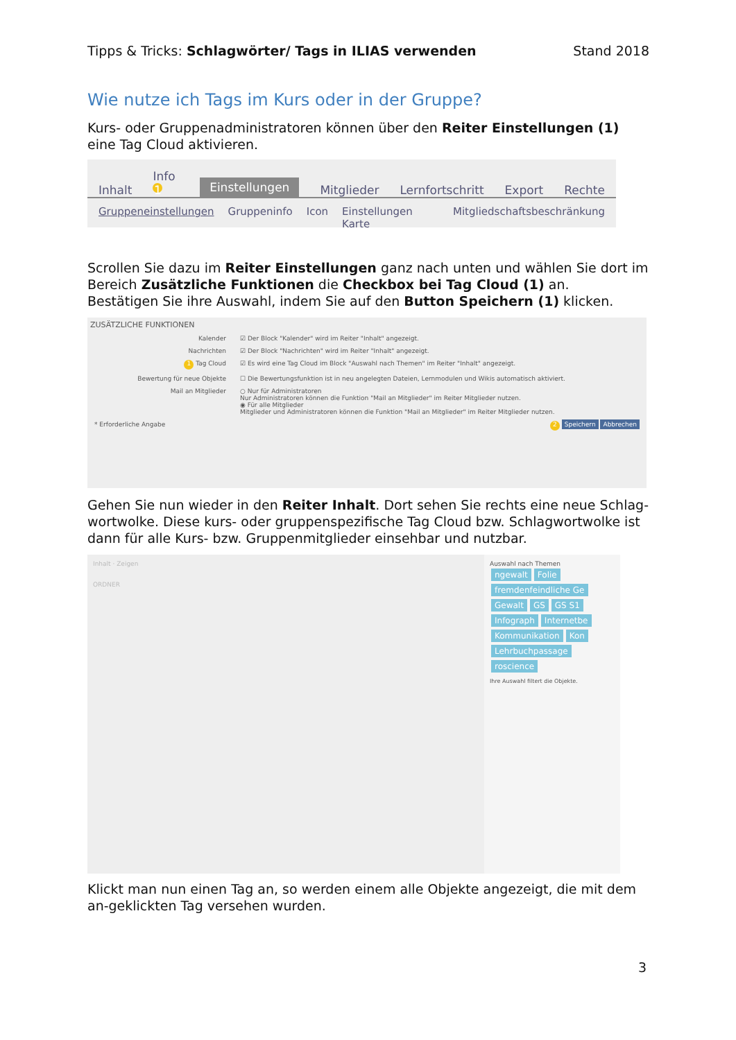Tipps & Tricks: Schlagwörter/ Tags in ILIAS verwenden Stand 2018
Wie nutze ich Tags im Kurs oder in der Gruppe?
Kurs- oder Gruppenadministratoren können über den Reiter Einstellungen (1) eine Tag Cloud aktivieren.
Inhalt Info 1 Einstellungen Mitglieder Lernfortschritt Export Rechte
Gruppeneinstellungen Gruppeninfo Icon Einstellungen Karte Mitgliedschaftsbeschränkung
Scrollen Sie dazu im Reiter Einstellungen ganz nach unten und wählen Sie dort im Bereich Zusätzliche Funktionen die Checkbox bei Tag Cloud (1) an.
Bestätigen Sie ihre Auswahl, indem Sie auf den Button Speichern (1) klicken.
ZUSÄTZLICHE FUNKTIONEN
Kalender ☑ Der Block "Kalender" wird im Reiter "Inhalt" angezeigt.
Nachrichten ☑ Der Block "Nachrichten" wird im Reiter "Inhalt" angezeigt.
1 Tag Cloud ☑ Es wird eine Tag Cloud im Block "Auswahl nach Themen" im Reiter "Inhalt" angezeigt.
Bewertung für neue Objekte ☐ Die Bewertungsfunktion ist in neu angelegten Dateien, Lernmodulen und Wikis automatisch aktiviert.
Mail an Mitglieder ○ Nur für Administratoren
Nur Administratoren können die Funktion "Mail an Mitglieder" im Reiter Mitglieder nutzen.
◉ Für alle Mitglieder
Mitglieder und Administratoren können die Funktion "Mail an Mitglieder" im Reiter Mitglieder nutzen.
* Erforderliche Angabe 2 Speichern Abbrechen
Gehen Sie nun wieder in den Reiter Inhalt. Dort sehen Sie rechts eine neue Schlag-wortwolke. Diese kurs- oder gruppenspezifische Tag Cloud bzw. Schlagwortwolke ist dann für alle Kurs- bzw. Gruppenmitglieder einsehbar und nutzbar.
Inhalt · Zeigen
ORDNER
Auswahl nach Themen
ngewalt Folie fremdenfeindliche Ge Gewalt GS GS S1 Infograph Internetbe Kommunikation Kon Lehrbuchpassage roscience
Ihre Auswahl filtert die Objekte.
Klickt man nun einen Tag an, so werden einem alle Objekte angezeigt, die mit dem an-geklickten Tag versehen wurden.
3